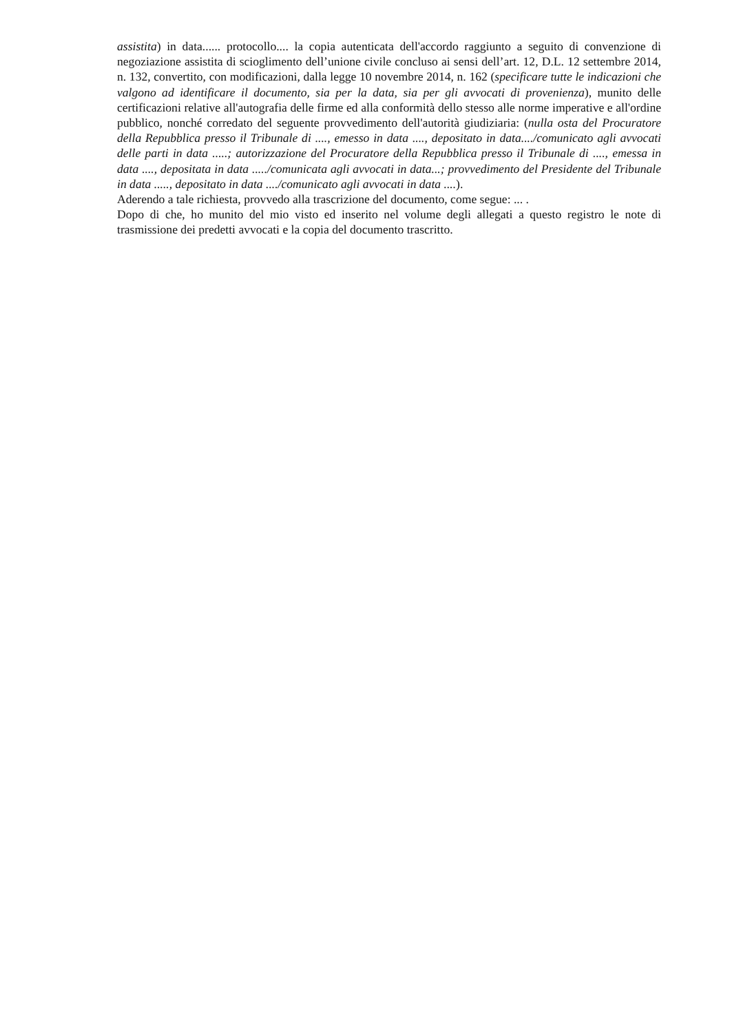assistita) in data...... protocollo.... la copia autenticata dell'accordo raggiunto a seguito di convenzione di negoziazione assistita di scioglimento dell’unione civile concluso ai sensi dell’art. 12, D.L. 12 settembre 2014, n. 132, convertito, con modificazioni, dalla legge 10 novembre 2014, n. 162 (specificare tutte le indicazioni che valgono ad identificare il documento, sia per la data, sia per gli avvocati di provenienza), munito delle certificazioni relative all'autografia delle firme ed alla conformità dello stesso alle norme imperative e all'ordine pubblico, nonché corredato del seguente provvedimento dell'autorità giudiziaria: (nulla osta del Procuratore della Repubblica presso il Tribunale di ...., emesso in data ...., depositato in data..../comunicato agli avvocati delle parti in data .....; autorizzazione del Procuratore della Repubblica presso il Tribunale di ...., emessa in data ...., depositata in data ...../comunicata agli avvocati in data...; provvedimento del Presidente del Tribunale in data ....., depositato in data ..../comunicato agli avvocati in data ....).
Aderendo a tale richiesta, provvedo alla trascrizione del documento, come segue: ... .
Dopo di che, ho munito del mio visto ed inserito nel volume degli allegati a questo registro le note di trasmissione dei predetti avvocati e la copia del documento trascritto.